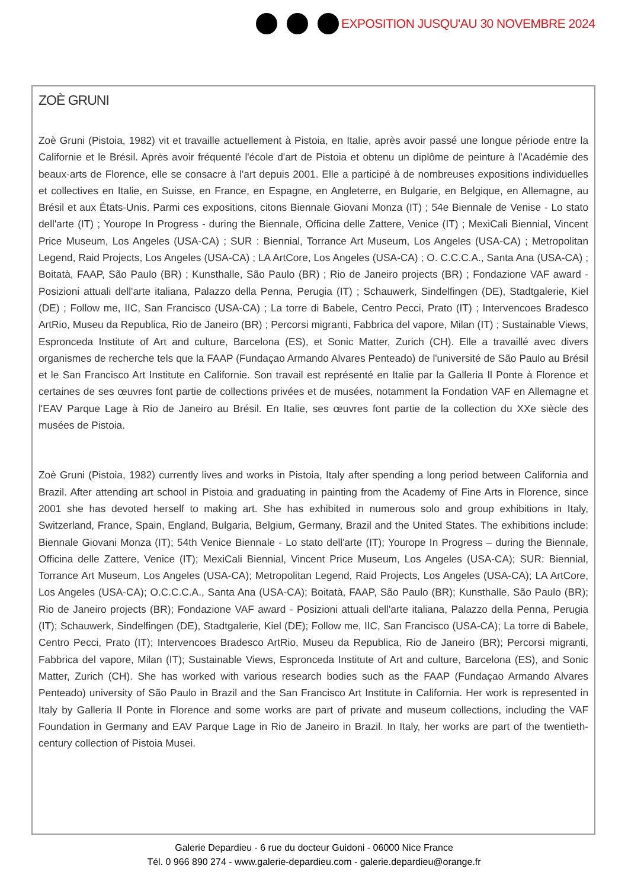EXPOSITION JUSQU'AU 30 NOVEMBRE 2024
ZOÈ GRUNI
Zoè Gruni (Pistoia, 1982) vit et travaille actuellement à Pistoia, en Italie, après avoir passé une longue période entre la Californie et le Brésil. Après avoir fréquenté l'école d'art de Pistoia et obtenu un diplôme de peinture à l'Académie des beaux-arts de Florence, elle se consacre à l'art depuis 2001. Elle a participé à de nombreuses expositions individuelles et collectives en Italie, en Suisse, en France, en Espagne, en Angleterre, en Bulgarie, en Belgique, en Allemagne, au Brésil et aux États-Unis. Parmi ces expositions, citons Biennale Giovani Monza (IT) ; 54e Biennale de Venise - Lo stato dell'arte (IT) ; Yourope In Progress - during the Biennale, Officina delle Zattere, Venice (IT) ; MexiCali Biennial, Vincent Price Museum, Los Angeles (USA-CA) ; SUR : Biennial, Torrance Art Museum, Los Angeles (USA-CA) ; Metropolitan Legend, Raid Projects, Los Angeles (USA-CA) ; LA ArtCore, Los Angeles (USA-CA) ; O. C.C.C.A., Santa Ana (USA-CA) ; Boitatà, FAAP, São Paulo (BR) ; Kunsthalle, São Paulo (BR) ; Rio de Janeiro projects (BR) ; Fondazione VAF award - Posizioni attuali dell'arte italiana, Palazzo della Penna, Perugia (IT) ; Schauwerk, Sindelfingen (DE), Stadtgalerie, Kiel (DE) ; Follow me, IIC, San Francisco (USA-CA) ; La torre di Babele, Centro Pecci, Prato (IT) ; Intervencoes Bradesco ArtRio, Museu da Republica, Rio de Janeiro (BR) ; Percorsi migranti, Fabbrica del vapore, Milan (IT) ; Sustainable Views, Espronceda Institute of Art and culture, Barcelona (ES), et Sonic Matter, Zurich (CH). Elle a travaillé avec divers organismes de recherche tels que la FAAP (Fundaçao Armando Alvares Penteado) de l'université de São Paulo au Brésil et le San Francisco Art Institute en Californie. Son travail est représenté en Italie par la Galleria Il Ponte à Florence et certaines de ses œuvres font partie de collections privées et de musées, notamment la Fondation VAF en Allemagne et l'EAV Parque Lage à Rio de Janeiro au Brésil. En Italie, ses œuvres font partie de la collection du XXe siècle des musées de Pistoia.
Zoè Gruni (Pistoia, 1982) currently lives and works in Pistoia, Italy after spending a long period between California and Brazil. After attending art school in Pistoia and graduating in painting from the Academy of Fine Arts in Florence, since 2001 she has devoted herself to making art. She has exhibited in numerous solo and group exhibitions in Italy, Switzerland, France, Spain, England, Bulgaria, Belgium, Germany, Brazil and the United States. The exhibitions include: Biennale Giovani Monza (IT); 54th Venice Biennale - Lo stato dell'arte (IT); Yourope In Progress – during the Biennale, Officina delle Zattere, Venice (IT); MexiCali Biennial, Vincent Price Museum, Los Angeles (USA-CA); SUR: Biennial, Torrance Art Museum, Los Angeles (USA-CA); Metropolitan Legend, Raid Projects, Los Angeles (USA-CA); LA ArtCore, Los Angeles (USA-CA); O.C.C.C.A., Santa Ana (USA-CA); Boitatà, FAAP, São Paulo (BR); Kunsthalle, São Paulo (BR); Rio de Janeiro projects (BR); Fondazione VAF award - Posizioni attuali dell'arte italiana, Palazzo della Penna, Perugia (IT); Schauwerk, Sindelfingen (DE), Stadtgalerie, Kiel (DE); Follow me, IIC, San Francisco (USA-CA); La torre di Babele, Centro Pecci, Prato (IT); Intervencoes Bradesco ArtRio, Museu da Republica, Rio de Janeiro (BR); Percorsi migranti, Fabbrica del vapore, Milan (IT); Sustainable Views, Espronceda Institute of Art and culture, Barcelona (ES), and Sonic Matter, Zurich (CH). She has worked with various research bodies such as the FAAP (Fundaçao Armando Alvares Penteado) university of São Paulo in Brazil and the San Francisco Art Institute in California. Her work is represented in Italy by Galleria Il Ponte in Florence and some works are part of private and museum collections, including the VAF Foundation in Germany and EAV Parque Lage in Rio de Janeiro in Brazil. In Italy, her works are part of the twentieth-century collection of Pistoia Musei.
Galerie Depardieu - 6 rue du docteur Guidoni - 06000 Nice France
Tél. 0 966 890 274 - www.galerie-depardieu.com - galerie.depardieu@orange.fr